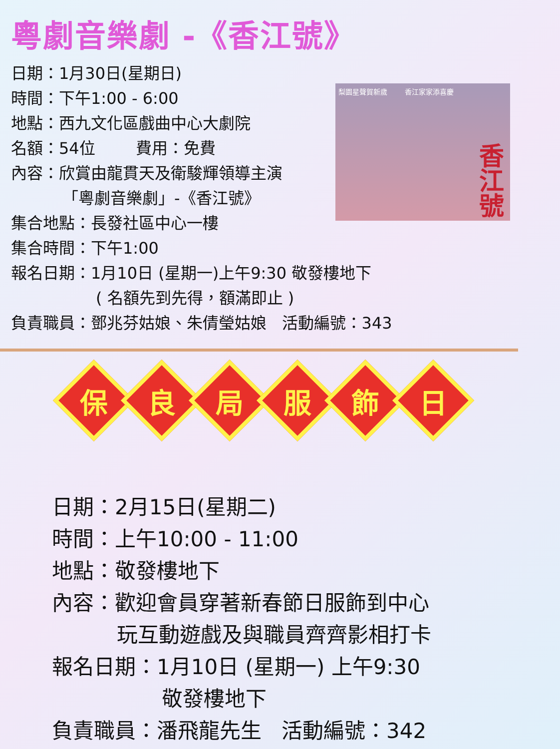粵劇音樂劇 -《香江號》
日期：1月30日(星期日)
時間：下午1:00 - 6:00
地點：西九文化區戲曲中心大劇院
名額：54位 費用：免費
內容：欣賞由龍貫天及衛駿輝領導主演
「粵劇音樂劇」-《香江號》
集合地點：長發社區中心一樓
集合時間：下午1:00
報名日期：1月10日 (星期一)上午9:30 敬發樓地下
( 名額先到先得，額滿即止 )
負責職員：鄧兆芬姑娘、朱倩瑩姑娘 活動編號：343
梨園星聲賀新歲 香江家家添喜慶 香江號
保良局服飾日
日期：2月15日(星期二)
時間：上午10:00 - 11:00
地點：敬發樓地下
內容：歡迎會員穿著新春節日服飾到中心
玩互動遊戲及與職員齊齊影相打卡
報名日期：1月10日 (星期一) 上午9:30
敬發樓地下
負責職員：潘飛龍先生 活動編號：342